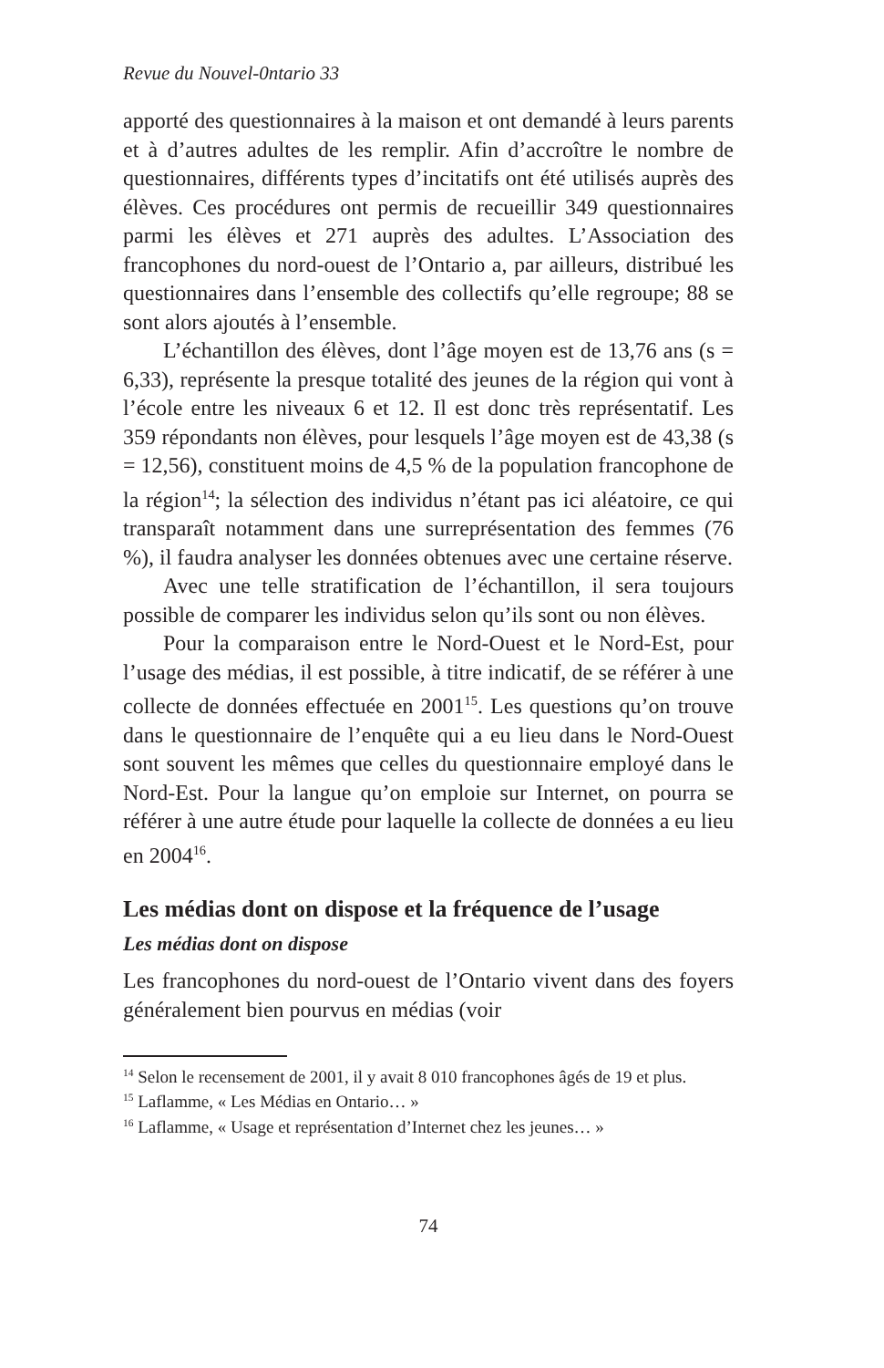Revue du Nouvel-0ntario 33
apporté des questionnaires à la maison et ont demandé à leurs parents et à d’autres adultes de les remplir. Afin d’accroître le nombre de questionnaires, différents types d’incitatifs ont été utilisés auprès des élèves. Ces procédures ont permis de recueillir 349 questionnaires parmi les élèves et 271 auprès des adultes. L’Association des francophones du nord-ouest de l’Ontario a, par ailleurs, distribué les questionnaires dans l’ensemble des collectifs qu’elle regroupe; 88 se sont alors ajoutés à l’ensemble.
L’échantillon des élèves, dont l’âge moyen est de 13,76 ans (s = 6,33), représente la presque totalité des jeunes de la région qui vont à l’école entre les niveaux 6 et 12. Il est donc très représentatif. Les 359 répondants non élèves, pour lesquels l’âge moyen est de 43,38 (s = 12,56), constituent moins de 4,5 % de la population francophone de la région<sup>14</sup>; la sélection des individus n’étant pas ici aléatoire, ce qui transparaît notamment dans une surreprésentation des femmes (76 %), il faudra analyser les données obtenues avec une certaine réserve.
Avec une telle stratification de l’échantillon, il sera toujours possible de comparer les individus selon qu’ils sont ou non élèves.
Pour la comparaison entre le Nord-Ouest et le Nord-Est, pour l’usage des médias, il est possible, à titre indicatif, de se référer à une collecte de données effectuée en 2001<sup>15</sup>. Les questions qu’on trouve dans le questionnaire de l’enquête qui a eu lieu dans le Nord-Ouest sont souvent les mêmes que celles du questionnaire employé dans le Nord-Est. Pour la langue qu’on emploie sur Internet, on pourra se référer à une autre étude pour laquelle la collecte de données a eu lieu en 2004<sup>16</sup>.
Les médias dont on dispose et la fréquence de l’usage
Les médias dont on dispose
Les francophones du nord-ouest de l’Ontario vivent dans des foyers généralement bien pourvus en médias (voir
<sup>14</sup> Selon le recensement de 2001, il y avait 8 010 francophones âgés de 19 et plus.
<sup>15</sup> Laflamme, « Les Médias en Ontario… »
<sup>16</sup> Laflamme, « Usage et représentation d’Internet chez les jeunes… »
74